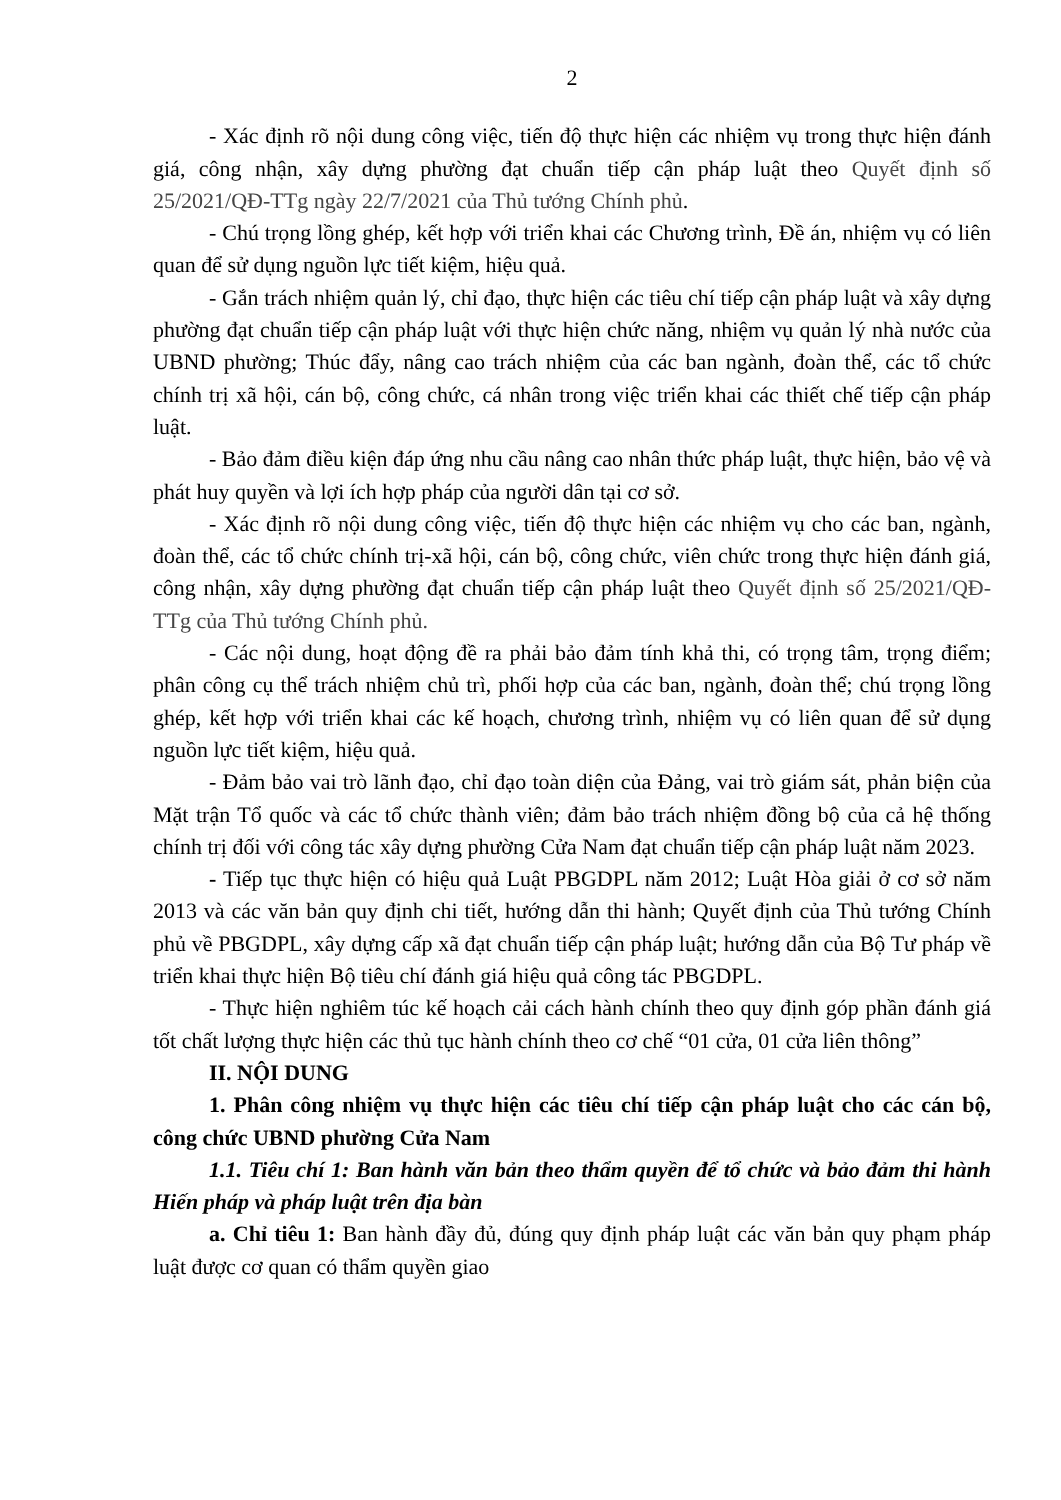2
- Xác định rõ nội dung công việc, tiến độ thực hiện các nhiệm vụ trong thực hiện đánh giá, công nhận, xây dựng phường đạt chuẩn tiếp cận pháp luật theo Quyết định số 25/2021/QĐ-TTg ngày 22/7/2021 của Thủ tướng Chính phủ.
- Chú trọng lồng ghép, kết hợp với triển khai các Chương trình, Đề án, nhiệm vụ có liên quan để sử dụng nguồn lực tiết kiệm, hiệu quả.
- Gắn trách nhiệm quản lý, chỉ đạo, thực hiện các tiêu chí tiếp cận pháp luật và xây dựng phường đạt chuẩn tiếp cận pháp luật với thực hiện chức năng, nhiệm vụ quản lý nhà nước của UBND phường; Thúc đẩy, nâng cao trách nhiệm của các ban ngành, đoàn thể, các tổ chức chính trị xã hội, cán bộ, công chức, cá nhân trong việc triển khai các thiết chế tiếp cận pháp luật.
- Bảo đảm điều kiện đáp ứng nhu cầu nâng cao nhân thức pháp luật, thực hiện, bảo vệ và phát huy quyền và lợi ích hợp pháp của người dân tại cơ sở.
- Xác định rõ nội dung công việc, tiến độ thực hiện các nhiệm vụ cho các ban, ngành, đoàn thể, các tổ chức chính trị-xã hội, cán bộ, công chức, viên chức trong thực hiện đánh giá, công nhận, xây dựng phường đạt chuẩn tiếp cận pháp luật theo Quyết định số 25/2021/QĐ-TTg của Thủ tướng Chính phủ.
- Các nội dung, hoạt động đề ra phải bảo đảm tính khả thi, có trọng tâm, trọng điểm; phân công cụ thể trách nhiệm chủ trì, phối hợp của các ban, ngành, đoàn thể; chú trọng lồng ghép, kết hợp với triển khai các kế hoạch, chương trình, nhiệm vụ có liên quan để sử dụng nguồn lực tiết kiệm, hiệu quả.
- Đảm bảo vai trò lãnh đạo, chỉ đạo toàn diện của Đảng, vai trò giám sát, phản biện của Mặt trận Tổ quốc và các tổ chức thành viên; đảm bảo trách nhiệm đồng bộ của cả hệ thống chính trị đối với công tác xây dựng phường Cửa Nam đạt chuẩn tiếp cận pháp luật năm 2023.
- Tiếp tục thực hiện có hiệu quả Luật PBGDPL năm 2012; Luật Hòa giải ở cơ sở năm 2013 và các văn bản quy định chi tiết, hướng dẫn thi hành; Quyết định của Thủ tướng Chính phủ về PBGDPL, xây dựng cấp xã đạt chuẩn tiếp cận pháp luật; hướng dẫn của Bộ Tư pháp về triển khai thực hiện Bộ tiêu chí đánh giá hiệu quả công tác PBGDPL.
- Thực hiện nghiêm túc kế hoạch cải cách hành chính theo quy định góp phần đánh giá tốt chất lượng thực hiện các thủ tục hành chính theo cơ chế “01 cửa, 01 cửa liên thông”
II. NỘI DUNG
1. Phân công nhiệm vụ thực hiện các tiêu chí tiếp cận pháp luật cho các cán bộ, công chức UBND phường Cửa Nam
1.1. Tiêu chí 1: Ban hành văn bản theo thẩm quyền để tổ chức và bảo đảm thi hành Hiến pháp và pháp luật trên địa bàn
a. Chỉ tiêu 1: Ban hành đầy đủ, đúng quy định pháp luật các văn bản quy phạm pháp luật được cơ quan có thẩm quyền giao